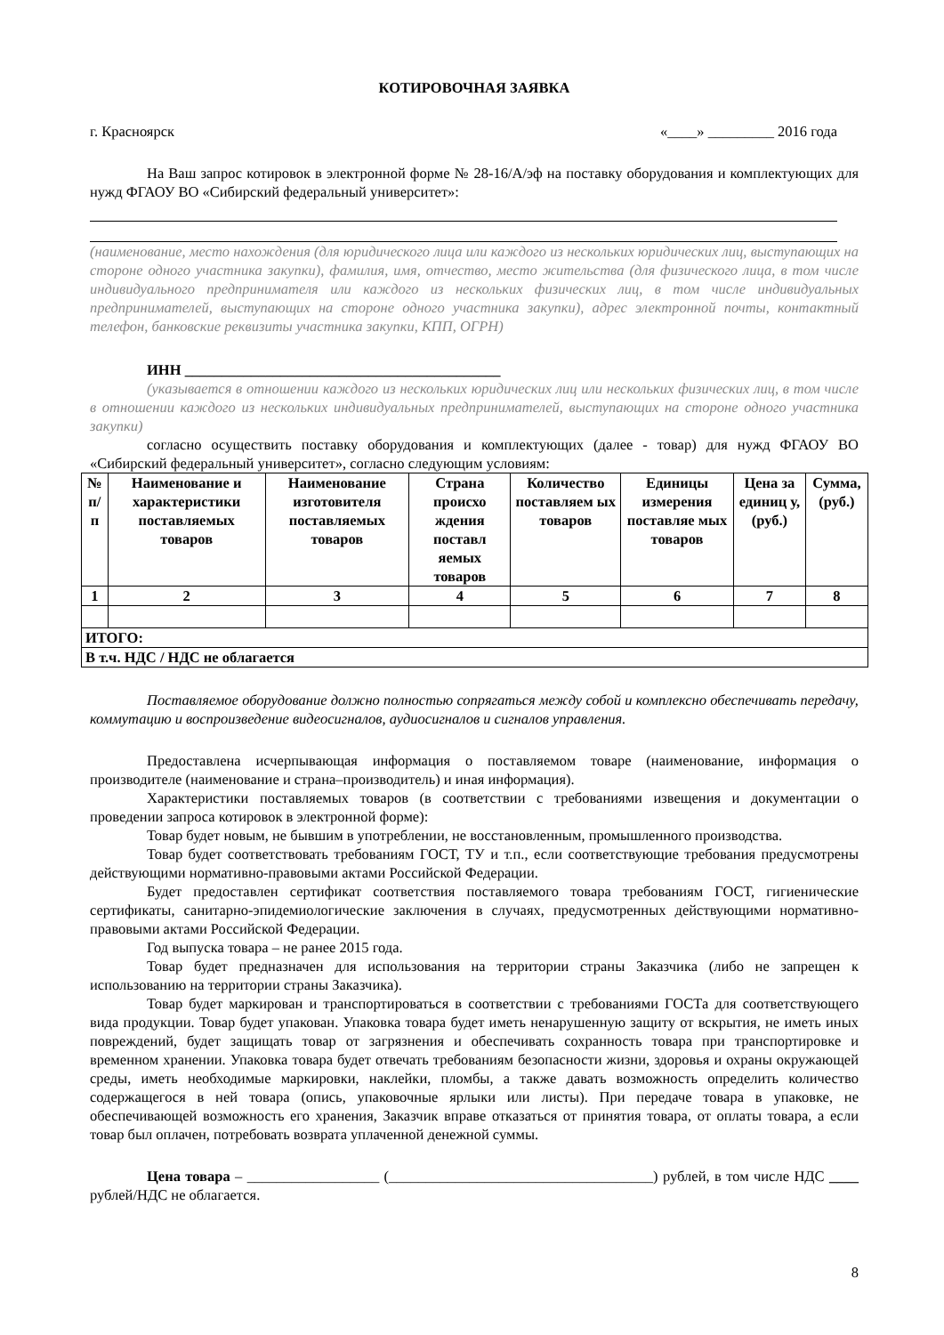КОТИРОВОЧНАЯ ЗАЯВКА
г. Красноярск «____» _________ 2016 года
На Ваш запрос котировок в электронной форме № 28-16/А/эф на поставку оборудования и комплектующих для нужд ФГАОУ ВО «Сибирский федеральный университет»:
(наименование, место нахождения (для юридического лица или каждого из нескольких юридических лиц, выступающих на стороне одного участника закупки), фамилия, имя, отчество, место жительства (для физического лица, в том числе индивидуального предпринимателя или каждого из нескольких физических лиц, в том числе индивидуальных предпринимателей, выступающих на стороне одного участника закупки), адрес электронной почты, контактный телефон, банковские реквизиты участника закупки, КПП, ОГРН)
ИНН ___________________________________________
(указывается в отношении каждого из нескольких юридических лиц или нескольких физических лиц, в том числе в отношении каждого из нескольких индивидуальных предпринимателей, выступающих на стороне одного участника закупки)
согласно осуществить поставку оборудования и комплектующих (далее - товар) для нужд ФГАОУ ВО «Сибирский федеральный университет», согласно следующим условиям:
| № п/п | Наименование и характеристики поставляемых товаров | Наименование изготовителя поставляемых товаров | Страна происхо ждения поставл яемых товаров | Количество поставляем ых товаров | Единицы измерения поставляе мых товаров | Цена за единиц у, (руб.) | Сумма, (руб.) |
| --- | --- | --- | --- | --- | --- | --- | --- |
| 1 | 2 | 3 | 4 | 5 | 6 | 7 | 8 |
| ИТОГО: | | | | | | | |
| В т.ч. НДС / НДС не облагается | | | | | | | |
Поставляемое оборудование должно полностью сопрягаться между собой и комплексно обеспечивать передачу, коммутацию и воспроизведение видеосигналов, аудиосигналов и сигналов управления.
Предоставлена исчерпывающая информация о поставляемом товаре (наименование, информация о производителе (наименование и страна–производитель) и иная информация).
Характеристики поставляемых товаров (в соответствии с требованиями извещения и документации о проведении запроса котировок в электронной форме):
Товар будет новым, не бывшим в употреблении, не восстановленным, промышленного производства.
Товар будет соответствовать требованиям ГОСТ, ТУ и т.п., если соответствующие требования предусмотрены действующими нормативно-правовыми актами Российской Федерации.
Будет предоставлен сертификат соответствия поставляемого товара требованиям ГОСТ, гигиенические сертификаты, санитарно-эпидемиологические заключения в случаях, предусмотренных действующими нормативно-правовыми актами Российской Федерации.
Год выпуска товара – не ранее 2015 года.
Товар будет предназначен для использования на территории страны Заказчика (либо не запрещен к использованию на территории страны Заказчика).
Товар будет маркирован и транспортироваться в соответствии с требованиями ГОСТа для соответствующего вида продукции. Товар будет упакован. Упаковка товара будет иметь ненарушенную защиту от вскрытия, не иметь иных повреждений, будет защищать товар от загрязнения и обеспечивать сохранность товара при транспортировке и временном хранении. Упаковка товара будет отвечать требованиям безопасности жизни, здоровья и охраны окружающей среды, иметь необходимые маркировки, наклейки, пломбы, а также давать возможность определить количество содержащегося в ней товара (опись, упаковочные ярлыки или листы). При передаче товара в упаковке, не обеспечивающей возможность его хранения, Заказчик вправе отказаться от принятия товара, от оплаты товара, а если товар был оплачен, потребовать возврата уплаченной денежной суммы.
Цена товара – __________________ (____________________________________) рублей, в том числе НДС ____ рублей/НДС не облагается.
8